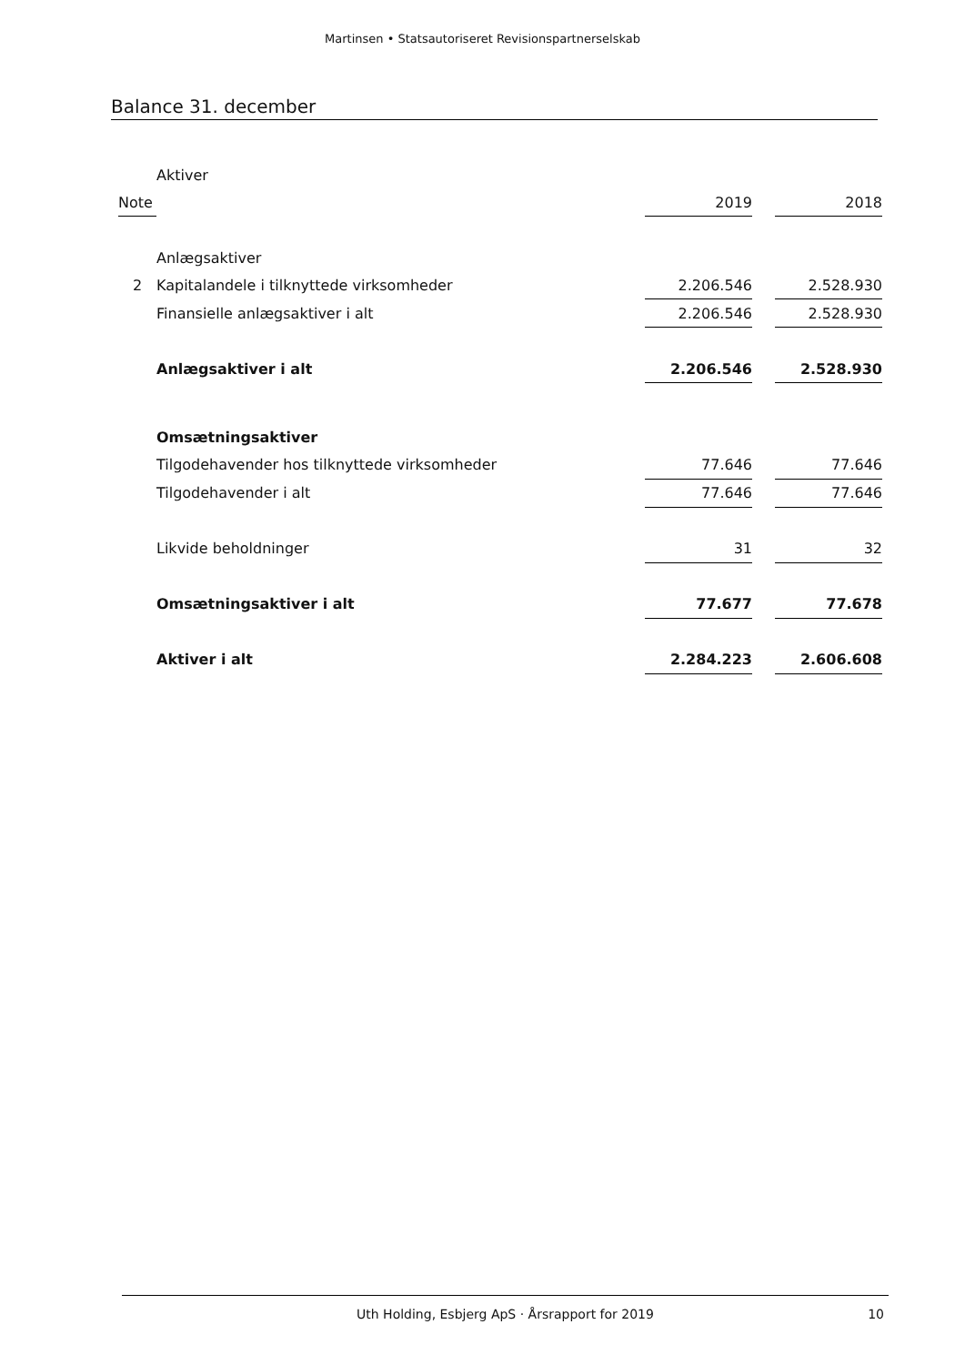Martinsen • Statsautoriseret Revisionspartnerselskab
Balance 31. december
| | Aktiver | | | |
| Note | | 2019 | | 2018 |
| | Anlægsaktiver | | | |
| 2 | Kapitalandele i tilknyttede virksomheder | 2.206.546 | | 2.528.930 |
| | Finansielle anlægsaktiver i alt | 2.206.546 | | 2.528.930 |
| | Anlægsaktiver i alt | 2.206.546 | | 2.528.930 |
| | Omsætningsaktiver | | | |
| | Tilgodehavender hos tilknyttede virksomheder | 77.646 | | 77.646 |
| | Tilgodehavender i alt | 77.646 | | 77.646 |
| | Likvide beholdninger | 31 | | 32 |
| | Omsætningsaktiver i alt | 77.677 | | 77.678 |
| | Aktiver i alt | 2.284.223 | | 2.606.608 |
Uth Holding, Esbjerg ApS · Årsrapport for 2019 10